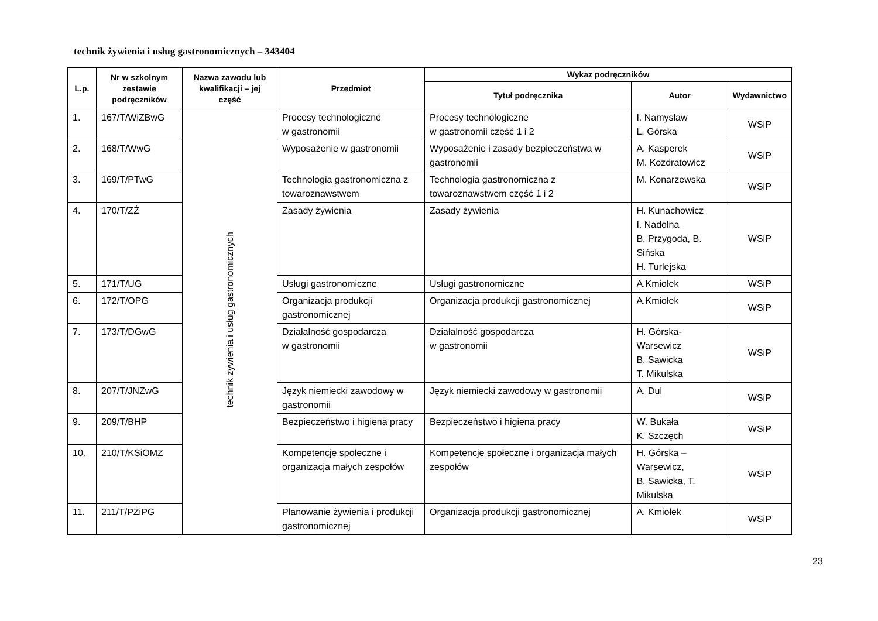technik żywienia i usług gastronomicznych – 343404
| L.p. | Nr w szkolnym zestawie podręczników | Nazwa zawodu lub kwalifikacji – jej część | Przedmiot | Wykaz podręczników | | |
| --- | --- | --- | --- | --- | --- | --- |
| | | | | Tytuł podręcznika | Autor | Wydawnictwo |
| 1. | 167/T/WiZBwG | technik żywienia i usług gastronomicznych | Procesy technologiczne w gastronomii | Procesy technologiczne w gastronomii część 1 i 2 | I. Namysław L. Górska | WSiP |
| 2. | 168/T/WwG | | Wyposażenie w gastronomii | Wyposażenie i zasady bezpieczeństwa w gastronomii | A. Kasperek M. Kozdratowicz | WSiP |
| 3. | 169/T/PTwG | | Technologia gastronomiczna z towaroznawstwem | Technologia gastronomiczna z towaroznawstwem część 1 i 2 | M. Konarzewska | WSiP |
| 4. | 170/T/ZŻ | | Zasady żywienia | Zasady żywienia | H. Kunachowicz I. Nadolna B. Przygoda, B. Sińska H. Turlejska | WSiP |
| 5. | 171/T/UG | | Usługi gastronomiczne | Usługi gastronomiczne | A.Kmiołek | WSiP |
| 6. | 172/T/OPG | | Organizacja produkcji gastronomicznej | Organizacja produkcji gastronomicznej | A.Kmiołek | WSiP |
| 7. | 173/T/DGwG | | Działalność gospodarcza w gastronomii | Działalność gospodarcza w gastronomii | H. Górska-Warsewicz B. Sawicka T. Mikulska | WSiP |
| 8. | 207/T/JNZwG | | Język niemiecki zawodowy w gastronomii | Język niemiecki zawodowy w gastronomii | A. Dul | WSiP |
| 9. | 209/T/BHP | | Bezpieczeństwo i higiena pracy | Bezpieczeństwo i higiena pracy | W. Bukała K. Szczęch | WSiP |
| 10. | 210/T/KSiOMZ | | Kompetencje społeczne i organizacja małych zespołów | Kompetencje społeczne i organizacja małych zespołów | H. Górska – Warsewicz, B. Sawicka, T. Mikulska | WSiP |
| 11. | 211/T/PŻiPG | | Planowanie żywienia i produkcji gastronomicznej | Organizacja produkcji gastronomicznej | A. Kmiołek | WSiP |
23